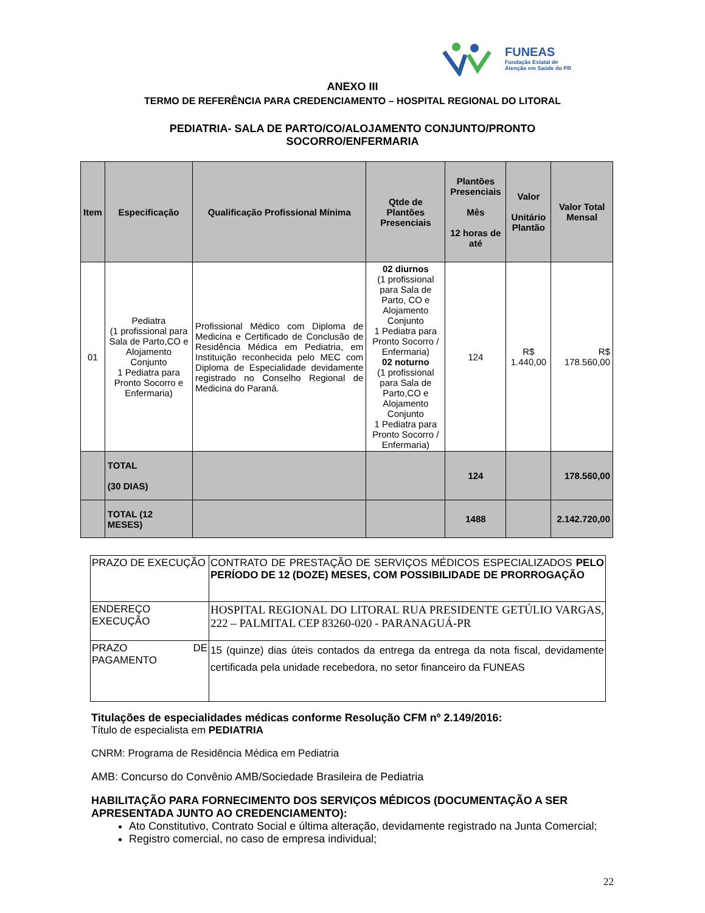FUNEAS
Fundação Estatal de
Atenção em Saúde do PR
ANEXO III
TERMO DE REFERÊNCIA PARA CREDENCIAMENTO – HOSPITAL REGIONAL DO LITORAL
PEDIATRIA- SALA DE PARTO/CO/ALOJAMENTO CONJUNTO/PRONTO
SOCORRO/ENFERMARIA
| Item | Especificação | Qualificação Profissional Mínima | Qtde de Plantões Presenciais | Plantões Presenciais Mês 12 horas de até | Valor Unitário Plantão | Valor Total Mensal |
| --- | --- | --- | --- | --- | --- | --- |
| 01 | Pediatra (1 profissional para Sala de Parto,CO e Alojamento Conjunto 1 Pediatra para Pronto Socorro e Enfermaria) | Profissional Médico com Diploma de Medicina e Certificado de Conclusão de Residência Médica em Pediatria, em Instituição reconhecida pelo MEC com Diploma de Especialidade devidamente registrado no Conselho Regional de Medicina do Paraná. | 02 diurnos (1 profissional para Sala de Parto, CO e Alojamento Conjunto 1 Pediatra para Pronto Socorro / Enfermaria) 02 noturno (1 profissional para Sala de Parto,CO e Alojamento Conjunto 1 Pediatra para Pronto Socorro / Enfermaria) | 124 | R$ 1.440,00 | R$ 178.560,00 |
| | TOTAL (30 DIAS) | | | 124 | | 178.560,00 |
| | TOTAL (12 MESES) | | | 1488 | | 2.142.720,00 |
| PRAZO DE EXECUÇÃO | CONTRATO DE PRESTAÇÃO DE SERVIÇOS MÉDICOS ESPECIALIZADOS PELO PERÍODO DE 12 (DOZE) MESES, COM POSSIBILIDADE DE PRORROGAÇÃO |
| ENDEREÇO EXECUÇÃO | HOSPITAL REGIONAL DO LITORAL RUA PRESIDENTE GETÚLIO VARGAS, 222 – PALMITAL CEP 83260-020 - PARANAGUÁ-PR |
| PRAZO DE PAGAMENTO | 15 (quinze) dias úteis contados da entrega da entrega da nota fiscal, devidamente certificada pela unidade recebedora, no setor financeiro da FUNEAS |
Titulações de especialidades médicas conforme Resolução CFM nº 2.149/2016:
Título de especialista em PEDIATRIA
CNRM: Programa de Residência Médica em Pediatria
AMB: Concurso do Convênio AMB/Sociedade Brasileira de Pediatria
HABILITAÇÃO PARA FORNECIMENTO DOS SERVIÇOS MÉDICOS (DOCUMENTAÇÃO A SER APRESENTADA JUNTO AO CREDENCIAMENTO):
Ato Constitutivo, Contrato Social e última alteração, devidamente registrado na Junta Comercial;
Registro comercial, no caso de empresa individual;
22